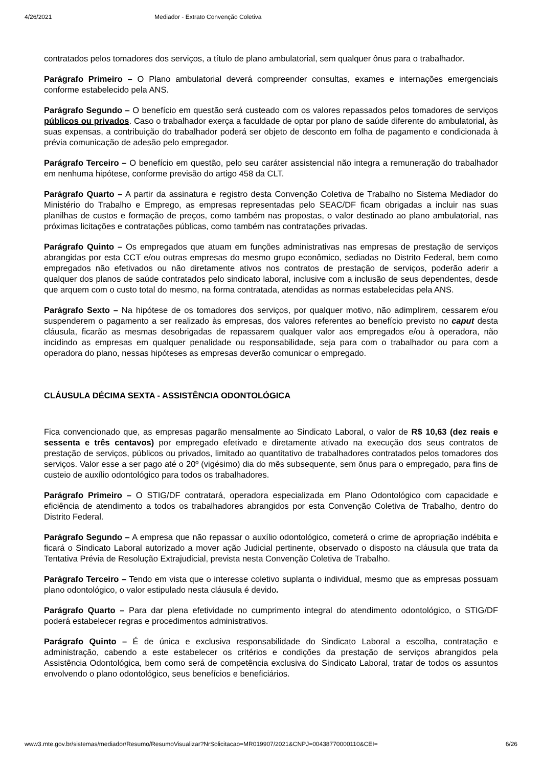4/26/2021 Mediador - Extrato Convenção Coletiva
contratados pelos tomadores dos serviços, a título de plano ambulatorial, sem qualquer ônus para o trabalhador.
Parágrafo Primeiro – O Plano ambulatorial deverá compreender consultas, exames e internações emergenciais conforme estabelecido pela ANS.
Parágrafo Segundo – O benefício em questão será custeado com os valores repassados pelos tomadores de serviços públicos ou privados. Caso o trabalhador exerça a faculdade de optar por plano de saúde diferente do ambulatorial, às suas expensas, a contribuição do trabalhador poderá ser objeto de desconto em folha de pagamento e condicionada à prévia comunicação de adesão pelo empregador.
Parágrafo Terceiro – O benefício em questão, pelo seu caráter assistencial não integra a remuneração do trabalhador em nenhuma hipótese, conforme previsão do artigo 458 da CLT.
Parágrafo Quarto – A partir da assinatura e registro desta Convenção Coletiva de Trabalho no Sistema Mediador do Ministério do Trabalho e Emprego, as empresas representadas pelo SEAC/DF ficam obrigadas a incluir nas suas planilhas de custos e formação de preços, como também nas propostas, o valor destinado ao plano ambulatorial, nas próximas licitações e contratações públicas, como também nas contratações privadas.
Parágrafo Quinto – Os empregados que atuam em funções administrativas nas empresas de prestação de serviços abrangidas por esta CCT e/ou outras empresas do mesmo grupo econômico, sediadas no Distrito Federal, bem como empregados não efetivados ou não diretamente ativos nos contratos de prestação de serviços, poderão aderir a qualquer dos planos de saúde contratados pelo sindicato laboral, inclusive com a inclusão de seus dependentes, desde que arquem com o custo total do mesmo, na forma contratada, atendidas as normas estabelecidas pela ANS.
Parágrafo Sexto – Na hipótese de os tomadores dos serviços, por qualquer motivo, não adimplirem, cessarem e/ou suspenderem o pagamento a ser realizado às empresas, dos valores referentes ao benefício previsto no caput desta cláusula, ficarão as mesmas desobrigadas de repassarem qualquer valor aos empregados e/ou à operadora, não incidindo as empresas em qualquer penalidade ou responsabilidade, seja para com o trabalhador ou para com a operadora do plano, nessas hipóteses as empresas deverão comunicar o empregado.
CLÁUSULA DÉCIMA SEXTA - ASSISTÊNCIA ODONTOLÓGICA
Fica convencionado que, as empresas pagarão mensalmente ao Sindicato Laboral, o valor de R$ 10,63 (dez reais e sessenta e três centavos) por empregado efetivado e diretamente ativado na execução dos seus contratos de prestação de serviços, públicos ou privados, limitado ao quantitativo de trabalhadores contratados pelos tomadores dos serviços. Valor esse a ser pago até o 20º (vigésimo) dia do mês subsequente, sem ônus para o empregado, para fins de custeio de auxílio odontológico para todos os trabalhadores.
Parágrafo Primeiro – O STIG/DF contratará, operadora especializada em Plano Odontológico com capacidade e eficiência de atendimento a todos os trabalhadores abrangidos por esta Convenção Coletiva de Trabalho, dentro do Distrito Federal.
Parágrafo Segundo – A empresa que não repassar o auxílio odontológico, cometerá o crime de apropriação indébita e ficará o Sindicato Laboral autorizado a mover ação Judicial pertinente, observado o disposto na cláusula que trata da Tentativa Prévia de Resolução Extrajudicial, prevista nesta Convenção Coletiva de Trabalho.
Parágrafo Terceiro – Tendo em vista que o interesse coletivo suplanta o individual, mesmo que as empresas possuam plano odontológico, o valor estipulado nesta cláusula é devido.
Parágrafo Quarto – Para dar plena efetividade no cumprimento integral do atendimento odontológico, o STIG/DF poderá estabelecer regras e procedimentos administrativos.
Parágrafo Quinto – É de única e exclusiva responsabilidade do Sindicato Laboral a escolha, contratação e administração, cabendo a este estabelecer os critérios e condições da prestação de serviços abrangidos pela Assistência Odontológica, bem como será de competência exclusiva do Sindicato Laboral, tratar de todos os assuntos envolvendo o plano odontológico, seus benefícios e beneficiários.
www3.mte.gov.br/sistemas/mediador/Resumo/ResumoVisualizar?NrSolicitacao=MR019907/2021&CNPJ=00438770000110&CEI= 6/26